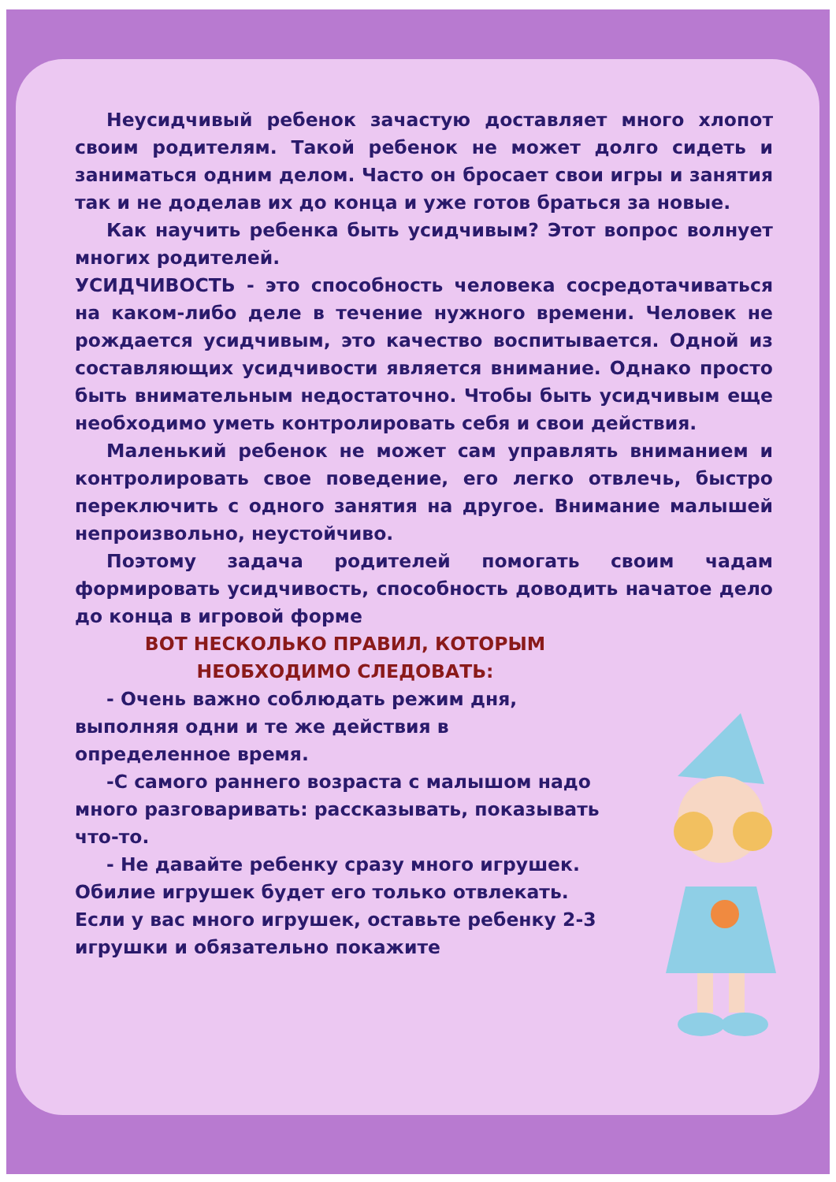Неусидчивый ребенок зачастую доставляет много хлопот своим родителям. Такой ребенок не может долго сидеть и заниматься одним делом. Часто он бросает свои игры и занятия так и не доделав их до конца и уже готов браться за новые.
Как научить ребенка быть усидчивым? Этот вопрос волнует многих родителей.
УСИДЧИВОСТЬ - это способность человека сосредотачиваться на каком-либо деле в течение нужного времени. Человек не рождается усидчивым, это качество воспитывается. Одной из составляющих усидчивости является внимание. Однако просто быть внимательным недостаточно. Чтобы быть усидчивым еще необходимо уметь контролировать себя и свои действия.
Маленький ребенок не может сам управлять вниманием и контролировать свое поведение, его легко отвлечь, быстро переключить с одного занятия на другое. Внимание малышей непроизвольно, неустойчиво.
Поэтому задача родителей помогать своим чадам формировать усидчивость, способность доводить начатое дело до конца в игровой форме
ВОТ НЕСКОЛЬКО ПРАВИЛ, КОТОРЫМ
НЕОБХОДИМО СЛЕДОВАТЬ:
- Очень важно соблюдать режим дня, выполняя одни и те же действия в определенное время.
-С самого раннего возраста с малышом надо много разговаривать: рассказывать, показывать что-то.
- Не давайте ребенку сразу много игрушек. Обилие игрушек будет его только отвлекать. Если у вас много игрушек, оставьте ребенку 2-3 игрушки и обязательно покажите